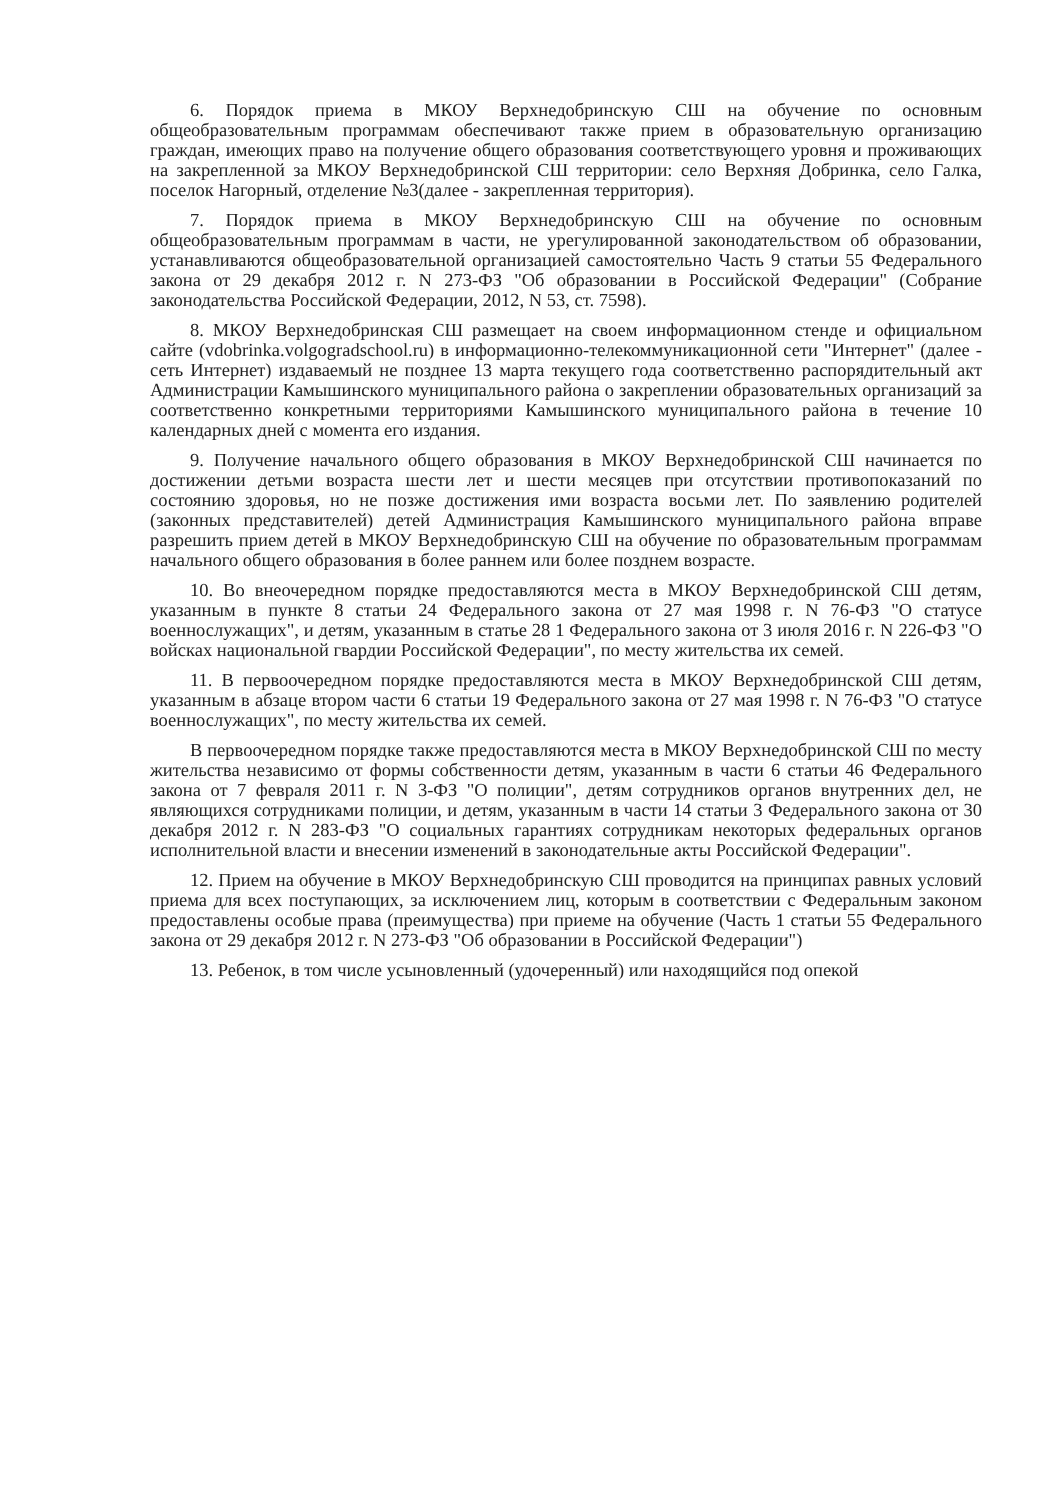6. Порядок приема в МКОУ Верхнедобринскую СШ на обучение по основным общеобразовательным программам обеспечивают также прием в образовательную организацию граждан, имеющих право на получение общего образования соответствующего уровня и проживающих на закрепленной за МКОУ Верхнедобринской СШ территории: село Верхняя Добринка, село Галка, поселок Нагорный, отделение №3(далее - закрепленная территория).
7. Порядок приема в МКОУ Верхнедобринскую СШ на обучение по основным общеобразовательным программам в части, не урегулированной законодательством об образовании, устанавливаются общеобразовательной организацией самостоятельно Часть 9 статьи 55 Федерального закона от 29 декабря 2012 г. N 273-ФЗ "Об образовании в Российской Федерации" (Собрание законодательства Российской Федерации, 2012, N 53, ст. 7598).
8. МКОУ Верхнедобринская СШ размещает на своем информационном стенде и официальном сайте (vdobrinka.volgogradschool.ru) в информационно-телекоммуникационной сети "Интернет" (далее - сеть Интернет) издаваемый не позднее 13 марта текущего года соответственно распорядительный акт Администрации Камышинского муниципального района о закреплении образовательных организаций за соответственно конкретными территориями Камышинского муниципального района в течение 10 календарных дней с момента его издания.
9. Получение начального общего образования в МКОУ Верхнедобринской СШ начинается по достижении детьми возраста шести лет и шести месяцев при отсутствии противопоказаний по состоянию здоровья, но не позже достижения ими возраста восьми лет. По заявлению родителей (законных представителей) детей Администрация Камышинского муниципального района вправе разрешить прием детей в МКОУ Верхнедобринскую СШ на обучение по образовательным программам начального общего образования в более раннем или более позднем возрасте.
10. Во внеочередном порядке предоставляются места в МКОУ Верхнедобринской СШ детям, указанным в пункте 8 статьи 24 Федерального закона от 27 мая 1998 г. N 76-ФЗ "О статусе военнослужащих", и детям, указанным в статье 28 1 Федерального закона от 3 июля 2016 г. N 226-ФЗ "О войсках национальной гвардии Российской Федерации", по месту жительства их семей.
11. В первоочередном порядке предоставляются места в МКОУ Верхнедобринской СШ детям, указанным в абзаце втором части 6 статьи 19 Федерального закона от 27 мая 1998 г. N 76-ФЗ "О статусе военнослужащих", по месту жительства их семей.
В первоочередном порядке также предоставляются места в МКОУ Верхнедобринской СШ по месту жительства независимо от формы собственности детям, указанным в части 6 статьи 46 Федерального закона от 7 февраля 2011 г. N 3-ФЗ "О полиции", детям сотрудников органов внутренних дел, не являющихся сотрудниками полиции, и детям, указанным в части 14 статьи 3 Федерального закона от 30 декабря 2012 г. N 283-ФЗ "О социальных гарантиях сотрудникам некоторых федеральных органов исполнительной власти и внесении изменений в законодательные акты Российской Федерации".
12. Прием на обучение в МКОУ Верхнедобринскую СШ проводится на принципах равных условий приема для всех поступающих, за исключением лиц, которым в соответствии с Федеральным законом предоставлены особые права (преимущества) при приеме на обучение (Часть 1 статьи 55 Федерального закона от 29 декабря 2012 г. N 273-ФЗ "Об образовании в Российской Федерации")
13. Ребенок, в том числе усыновленный (удочеренный) или находящийся под опекой